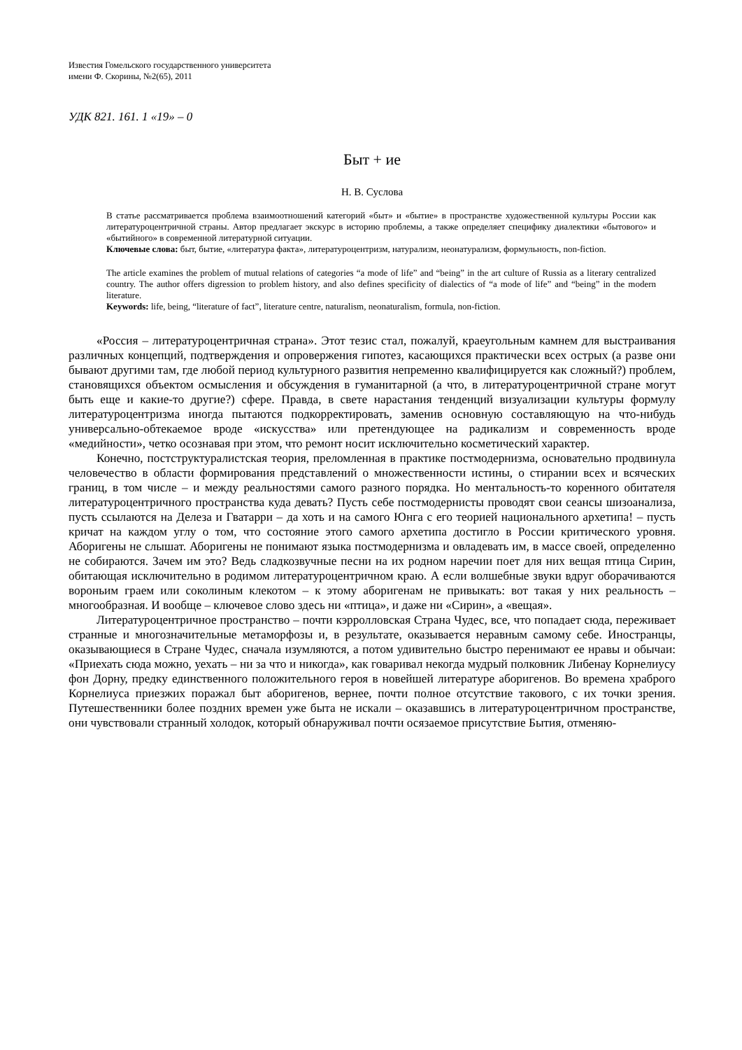Известия Гомельского государственного университета
имени Ф. Скорины, №2(65), 2011
УДК 821. 161. 1 «19» – 0
Быт + ие
Н. В. Суслова
В статье рассматривается проблема взаимоотношений категорий «быт» и «бытие» в пространстве художественной культуры России как литературоцентричной страны. Автор предлагает экскурс в историю проблемы, а также определяет специфику диалектики «бытового» и «бытийного» в современной литературной ситуации.
Ключевые слова: быт, бытие, «литература факта», литературоцентризм, натурализм, неонатурализм, формульность, non-fiction.
The article examines the problem of mutual relations of categories “a mode of life” and “being” in the art culture of Russia as a literary centralized country. The author offers digression to problem history, and also defines specificity of dialectics of “a mode of life” and “being” in the modern literature.
Keywords: life, being, “literature of fact”, literature centre, naturalism, neonaturalism, formula, non-fiction.
«Россия – литературоцентричная страна». Этот тезис стал, пожалуй, краеугольным камнем для выстраивания различных концепций, подтверждения и опровержения гипотез, касающихся практически всех острых (а разве они бывают другими там, где любой период культурного развития непременно квалифицируется как сложный?) проблем, становящихся объектом осмысления и обсуждения в гуманитарной (а что, в литературоцентричной стране могут быть еще и какие-то другие?) сфере. Правда, в свете нарастания тенденций визуализации культуры формулу литературоцентризма иногда пытаются подкорректировать, заменив основную составляющую на что-нибудь универсально-обтекаемое вроде «искусства» или претендующее на радикализм и современность вроде «медийности», четко осознавая при этом, что ремонт носит исключительно косметический характер.
Конечно, постструктуралистская теория, преломленная в практике постмодернизма, основательно продвинула человечество в области формирования представлений о множественности истины, о стирании всех и всяческих границ, в том числе – и между реальностями самого разного порядка. Но ментальность-то коренного обитателя литературоцентричного пространства куда девать? Пусть себе постмодернисты проводят свои сеансы шизоанализа, пусть ссылаются на Делеза и Гватарри – да хоть и на самого Юнга с его теорией национального архетипа! – пусть кричат на каждом углу о том, что состояние этого самого архетипа достигло в России критического уровня. Аборигены не слышат. Аборигены не понимают языка постмодернизма и овладевать им, в массе своей, определенно не собираются. Зачем им это? Ведь сладкозвучные песни на их родном наречии поет для них вещая птица Сирин, обитающая исключительно в родимом литературоцентричном краю. А если волшебные звуки вдруг оборачиваются вороньим граем или соколиным клекотом – к этому аборигенам не привыкать: вот такая у них реальность – многообразная. И вообще – ключевое слово здесь ни «птица», и даже ни «Сирин», а «вещая».
Литературоцентричное пространство – почти кэрролловская Страна Чудес, все, что попадает сюда, переживает странные и многозначительные метаморфозы и, в результате, оказывается неравным самому себе. Иностранцы, оказывающиеся в Стране Чудес, сначала изумляются, а потом удивительно быстро перенимают ее нравы и обычаи: «Приехать сюда можно, уехать – ни за что и никогда», как говаривал некогда мудрый полковник Либенау Корнелиусу фон Дорну, предку единственного положительного героя в новейшей литературе аборигенов. Во времена храброго Корнелиуса приезжих поражал быт аборигенов, вернее, почти полное отсутствие такового, с их точки зрения. Путешественники более поздних времен уже быта не искали – оказавшись в литературоцентричном пространстве, они чувствовали странный холодок, который обнаруживал почти осязаемое присутствие Бытия, отменяю-